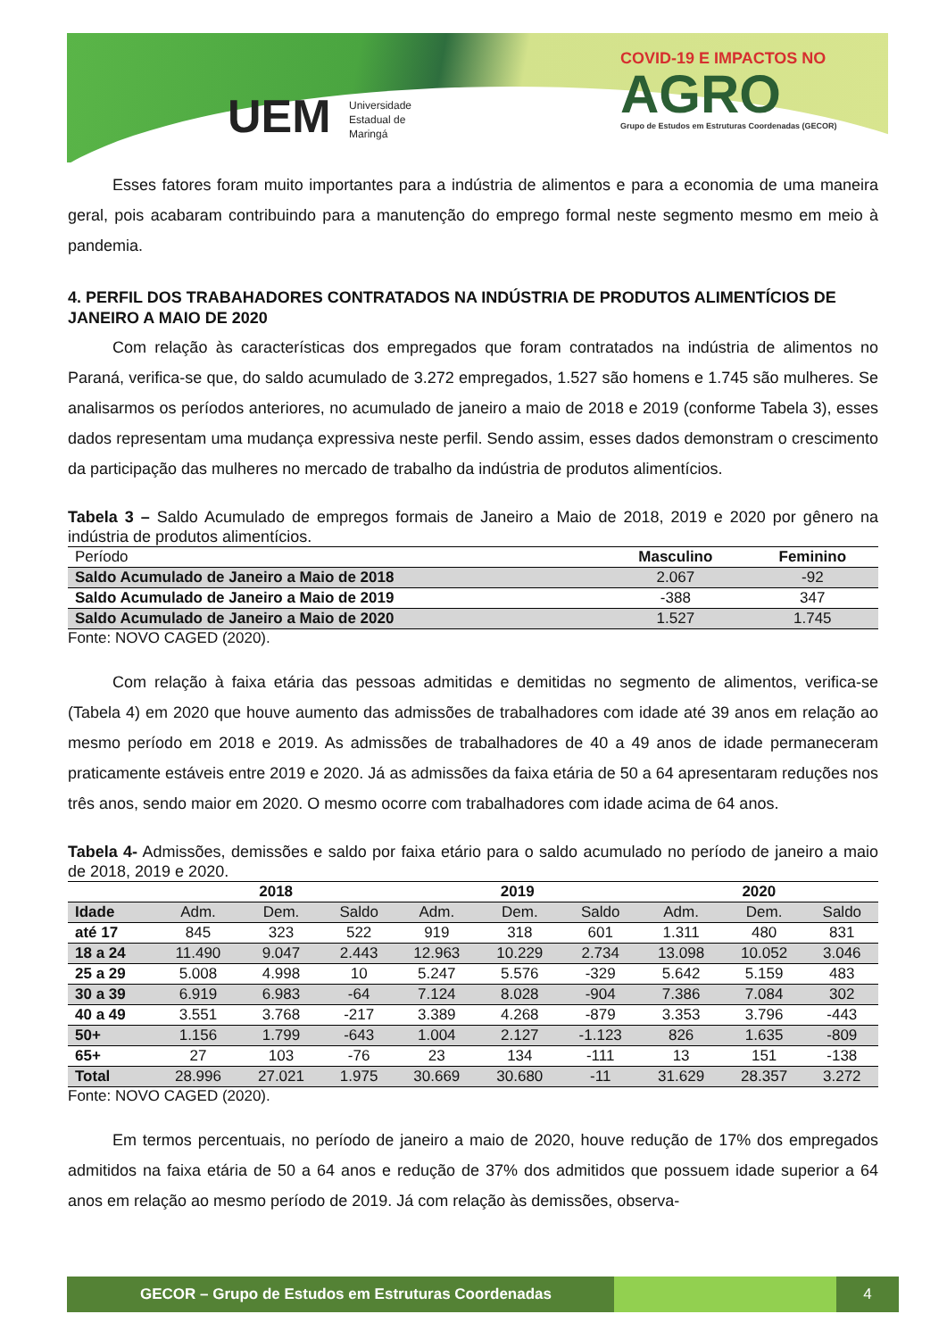UEM Universidade
Estadual de
Maringá
COVID-19 E IMPACTOS NO
AGRO
Grupo de Estudos em Estruturas Coordenadas (GECOR)
Esses fatores foram muito importantes para a indústria de alimentos e para a economia de uma maneira geral, pois acabaram contribuindo para a manutenção do emprego formal neste segmento mesmo em meio à pandemia.
4. PERFIL DOS TRABAHADORES CONTRATADOS NA INDÚSTRIA DE PRODUTOS ALIMENTÍCIOS DE JANEIRO A MAIO DE 2020
Com relação às características dos empregados que foram contratados na indústria de alimentos no Paraná, verifica-se que, do saldo acumulado de 3.272 empregados, 1.527 são homens e 1.745 são mulheres. Se analisarmos os períodos anteriores, no acumulado de janeiro a maio de 2018 e 2019 (conforme Tabela 3), esses dados representam uma mudança expressiva neste perfil. Sendo assim, esses dados demonstram o crescimento da participação das mulheres no mercado de trabalho da indústria de produtos alimentícios.
Tabela 3 – Saldo Acumulado de empregos formais de Janeiro a Maio de 2018, 2019 e 2020 por gênero na indústria de produtos alimentícios.
| Período | Masculino | Feminino |
| --- | --- | --- |
| Saldo Acumulado de Janeiro a Maio de 2018 | 2.067 | -92 |
| Saldo Acumulado de Janeiro a Maio de 2019 | -388 | 347 |
| Saldo Acumulado de Janeiro a Maio de 2020 | 1.527 | 1.745 |
Fonte: NOVO CAGED (2020).
Com relação à faixa etária das pessoas admitidas e demitidas no segmento de alimentos, verifica-se (Tabela 4) em 2020 que houve aumento das admissões de trabalhadores com idade até 39 anos em relação ao mesmo período em 2018 e 2019. As admissões de trabalhadores de 40 a 49 anos de idade permaneceram praticamente estáveis entre 2019 e 2020. Já as admissões da faixa etária de 50 a 64 apresentaram reduções nos três anos, sendo maior em 2020. O mesmo ocorre com trabalhadores com idade acima de 64 anos.
Tabela 4- Admissões, demissões e saldo por faixa etário para o saldo acumulado no período de janeiro a maio de 2018, 2019 e 2020.
| | 2018 | | | 2019 | | | 2020 | | |
| --- | --- | --- | --- | --- | --- | --- | --- | --- | --- |
| Idade | Adm. | Dem. | Saldo | Adm. | Dem. | Saldo | Adm. | Dem. | Saldo |
| até 17 | 845 | 323 | 522 | 919 | 318 | 601 | 1.311 | 480 | 831 |
| 18 a 24 | 11.490 | 9.047 | 2.443 | 12.963 | 10.229 | 2.734 | 13.098 | 10.052 | 3.046 |
| 25 a 29 | 5.008 | 4.998 | 10 | 5.247 | 5.576 | -329 | 5.642 | 5.159 | 483 |
| 30 a 39 | 6.919 | 6.983 | -64 | 7.124 | 8.028 | -904 | 7.386 | 7.084 | 302 |
| 40 a 49 | 3.551 | 3.768 | -217 | 3.389 | 4.268 | -879 | 3.353 | 3.796 | -443 |
| 50+ | 1.156 | 1.799 | -643 | 1.004 | 2.127 | -1.123 | 826 | 1.635 | -809 |
| 65+ | 27 | 103 | -76 | 23 | 134 | -111 | 13 | 151 | -138 |
| Total | 28.996 | 27.021 | 1.975 | 30.669 | 30.680 | -11 | 31.629 | 28.357 | 3.272 |
Fonte: NOVO CAGED (2020).
Em termos percentuais, no período de janeiro a maio de 2020, houve redução de 17% dos empregados admitidos na faixa etária de 50 a 64 anos e redução de 37% dos admitidos que possuem idade superior a 64 anos em relação ao mesmo período de 2019. Já com relação às demissões, observa-
GECOR – Grupo de Estudos em Estruturas Coordenadas 4